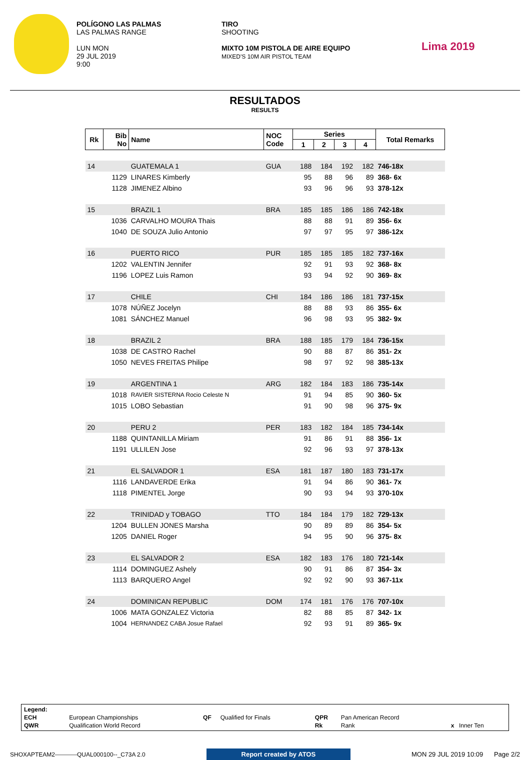POLÍGONO LAS PALMAS
LAS PALMAS RANGE
LUN MON
29 JUL 2019
9:00
TIRO
SHOOTING
MIXTO 10M PISTOLA DE AIRE EQUIPO
MIXED'S 10M AIR PISTOL TEAM
Lima 2019
RESULTADOS
RESULTS
| Rk | Bib No | Name | NOC Code | Series | | | | Total Remarks | |
| --- | --- | --- | --- | --- | --- | --- | --- | --- | --- |
| | | | | 1 | 2 | 3 | 4 | | |
| 14 | | GUATEMALA 1 | GUA | 188 | 184 | 192 | 182 | 746-18x | |
| | 1129 | LINARES Kimberly | | 95 | 88 | 96 | 89 | 368- 6x | |
| | 1128 | JIMENEZ Albino | | 93 | 96 | 96 | 93 | 378-12x | |
| 15 | | BRAZIL 1 | BRA | 185 | 185 | 186 | 186 | 742-18x | |
| | 1036 | CARVALHO MOURA Thais | | 88 | 88 | 91 | 89 | 356- 6x | |
| | 1040 | DE SOUZA Julio Antonio | | 97 | 97 | 95 | 97 | 386-12x | |
| 16 | | PUERTO RICO | PUR | 185 | 185 | 185 | 182 | 737-16x | |
| | 1202 | VALENTIN Jennifer | | 92 | 91 | 93 | 92 | 368- 8x | |
| | 1196 | LOPEZ Luis Ramon | | 93 | 94 | 92 | 90 | 369- 8x | |
| 17 | | CHILE | CHI | 184 | 186 | 186 | 181 | 737-15x | |
| | 1078 | NÚÑEZ Jocelyn | | 88 | 88 | 93 | 86 | 355- 6x | |
| | 1081 | SÁNCHEZ Manuel | | 96 | 98 | 93 | 95 | 382- 9x | |
| 18 | | BRAZIL 2 | BRA | 188 | 185 | 179 | 184 | 736-15x | |
| | 1038 | DE CASTRO Rachel | | 90 | 88 | 87 | 86 | 351- 2x | |
| | 1050 | NEVES FREITAS Philipe | | 98 | 97 | 92 | 98 | 385-13x | |
| 19 | | ARGENTINA 1 | ARG | 182 | 184 | 183 | 186 | 735-14x | |
| | 1018 | RAVIER SISTERNA Rocio Celeste N | | 91 | 94 | 85 | 90 | 360- 5x | |
| | 1015 | LOBO Sebastian | | 91 | 90 | 98 | 96 | 375- 9x | |
| 20 | | PERU 2 | PER | 183 | 182 | 184 | 185 | 734-14x | |
| | 1188 | QUINTANILLA Miriam | | 91 | 86 | 91 | 88 | 356- 1x | |
| | 1191 | ULLILEN Jose | | 92 | 96 | 93 | 97 | 378-13x | |
| 21 | | EL SALVADOR 1 | ESA | 181 | 187 | 180 | 183 | 731-17x | |
| | 1116 | LANDAVERDE Erika | | 91 | 94 | 86 | 90 | 361- 7x | |
| | 1118 | PIMENTEL Jorge | | 90 | 93 | 94 | 93 | 370-10x | |
| 22 | | TRINIDAD y TOBAGO | TTO | 184 | 184 | 179 | 182 | 729-13x | |
| | 1204 | BULLEN JONES Marsha | | 90 | 89 | 89 | 86 | 354- 5x | |
| | 1205 | DANIEL Roger | | 94 | 95 | 90 | 96 | 375- 8x | |
| 23 | | EL SALVADOR 2 | ESA | 182 | 183 | 176 | 180 | 721-14x | |
| | 1114 | DOMINGUEZ Ashely | | 90 | 91 | 86 | 87 | 354- 3x | |
| | 1113 | BARQUERO Angel | | 92 | 92 | 90 | 93 | 367-11x | |
| 24 | | DOMINICAN REPUBLIC | DOM | 174 | 181 | 176 | 176 | 707-10x | |
| | 1006 | MATA GONZALEZ Victoria | | 82 | 88 | 85 | 87 | 342- 1x | |
| | 1004 | HERNANDEZ CABA Josue Rafael | | 92 | 93 | 91 | 89 | 365- 9x | |
| Legend: | | | | | | | |
| ECH | European Championships | QF | Qualified for Finals | QPR | Pan American Record | | |
| QWR | Qualification World Record | | | Rk | Rank | x | Inner Ten |
SHOXAPTEAM2-----------QUAL000100--_C73A 2.0 Report created by ATOS MON 29 JUL 2019 10:09 Page 2/2